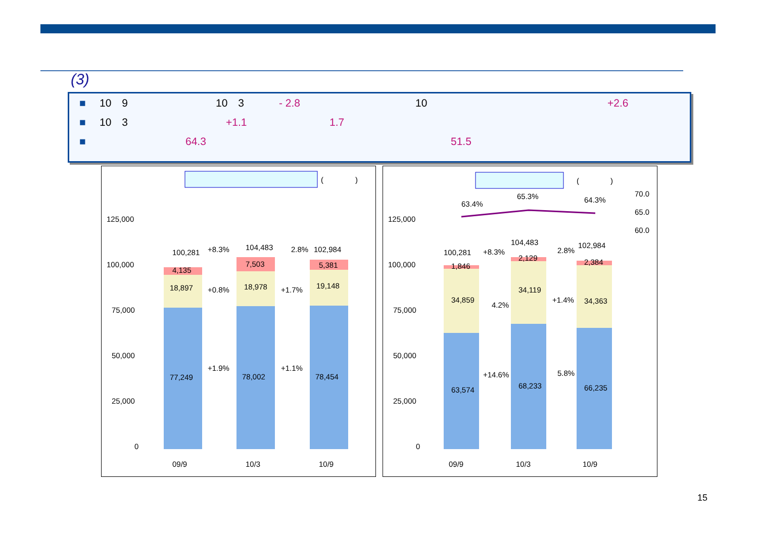(3)
■ 10　9 10　3 - 2.8 10 +2.6
■ 10　3 +1.1 1.7
■ 64.3 51.5
(
)
125,000
100,000
75,000
50,000
25,000
0
100,281
104,483
102,984
4,135
7,503
5,381
18,897
18,978
19,148
77,249
78,002
78,454
+8.3%
2.8%
+0.8%
+1.7%
+1.9%
+1.1%
09/9
10/3
10/9
(
)
125,000
100,000
75,000
50,000
25,000
0
70.0
65.0
60.0
63.4%
65.3%
64.3%
100,281
104,483
102,984
1,846
2,129
2,384
34,859
34,119
34,363
63,574
68,233
66,235
+8.3%
2.8%
4.2%
+1.4%
+14.6%
5.8%
09/9
10/3
10/9
15